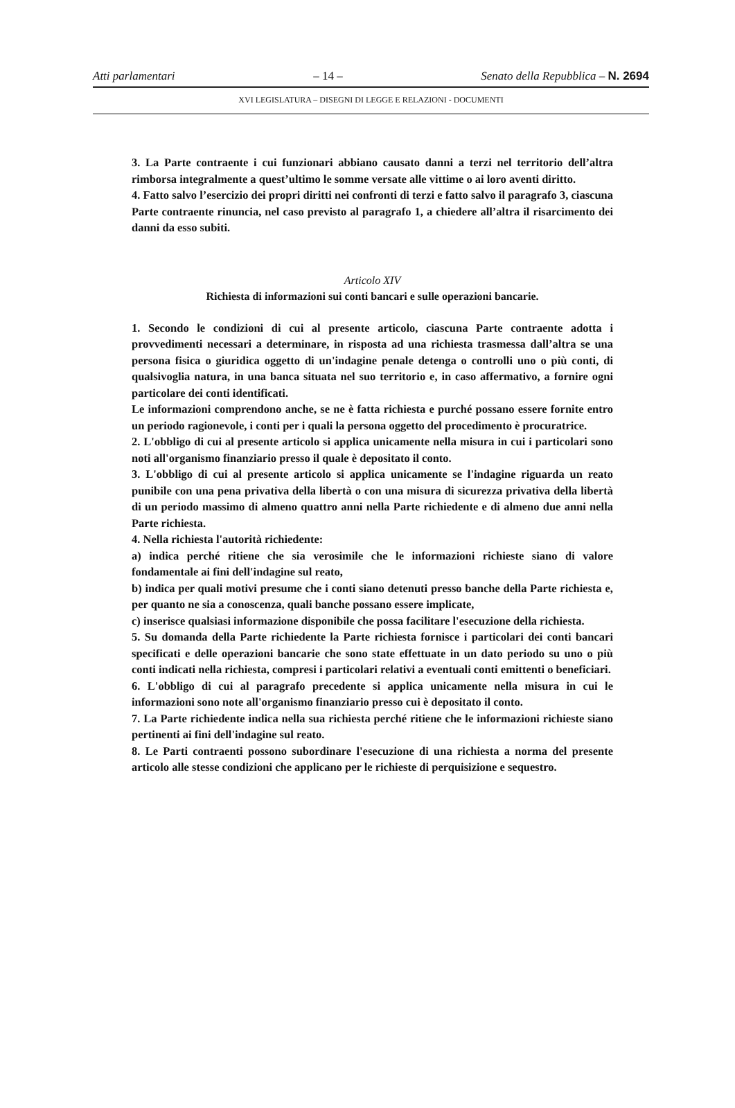Atti parlamentari – 14 – Senato della Repubblica – N. 2694
XVI LEGISLATURA – DISEGNI DI LEGGE E RELAZIONI - DOCUMENTI
3. La Parte contraente i cui funzionari abbiano causato danni a terzi nel territorio dell’altra rimborsa integralmente a quest’ultimo le somme versate alle vittime o ai loro aventi diritto.
4. Fatto salvo l’esercizio dei propri diritti nei confronti di terzi e fatto salvo il paragrafo 3, ciascuna Parte contraente rinuncia, nel caso previsto al paragrafo 1, a chiedere all’altra il risarcimento dei danni da esso subiti.
Articolo XIV
Richiesta di informazioni sui conti bancari e sulle operazioni bancarie.
1. Secondo le condizioni di cui al presente articolo, ciascuna Parte contraente adotta i provvedimenti necessari a determinare, in risposta ad una richiesta trasmessa dall’altra se una persona fisica o giuridica oggetto di un'indagine penale detenga o controlli uno o più conti, di qualsivoglia natura, in una banca situata nel suo territorio e, in caso affermativo, a fornire ogni particolare dei conti identificati.
Le informazioni comprendono anche, se ne è fatta richiesta e purché possano essere fornite entro un periodo ragionevole, i conti per i quali la persona oggetto del procedimento è procuratrice.
2. L'obbligo di cui al presente articolo si applica unicamente nella misura in cui i particolari sono noti all'organismo finanziario presso il quale è depositato il conto.
3. L'obbligo di cui al presente articolo si applica unicamente se l'indagine riguarda un reato punibile con una pena privativa della libertà o con una misura di sicurezza privativa della libertà di un periodo massimo di almeno quattro anni nella Parte richiedente e di almeno due anni nella Parte richiesta.
4. Nella richiesta l'autorità richiedente:
a) indica perché ritiene che sia verosimile che le informazioni richieste siano di valore fondamentale ai fini dell'indagine sul reato,
b) indica per quali motivi presume che i conti siano detenuti presso banche della Parte richiesta e, per quanto ne sia a conoscenza, quali banche possano essere implicate,
c) inserisce qualsiasi informazione disponibile che possa facilitare l'esecuzione della richiesta.
5. Su domanda della Parte richiedente la Parte richiesta fornisce i particolari dei conti bancari specificati e delle operazioni bancarie che sono state effettuate in un dato periodo su uno o più conti indicati nella richiesta, compresi i particolari relativi a eventuali conti emittenti o beneficiari.
6. L'obbligo di cui al paragrafo precedente si applica unicamente nella misura in cui le informazioni sono note all'organismo finanziario presso cui è depositato il conto.
7. La Parte richiedente indica nella sua richiesta perché ritiene che le informazioni richieste siano pertinenti ai fini dell'indagine sul reato.
8. Le Parti contraenti possono subordinare l'esecuzione di una richiesta a norma del presente articolo alle stesse condizioni che applicano per le richieste di perquisizione e sequestro.